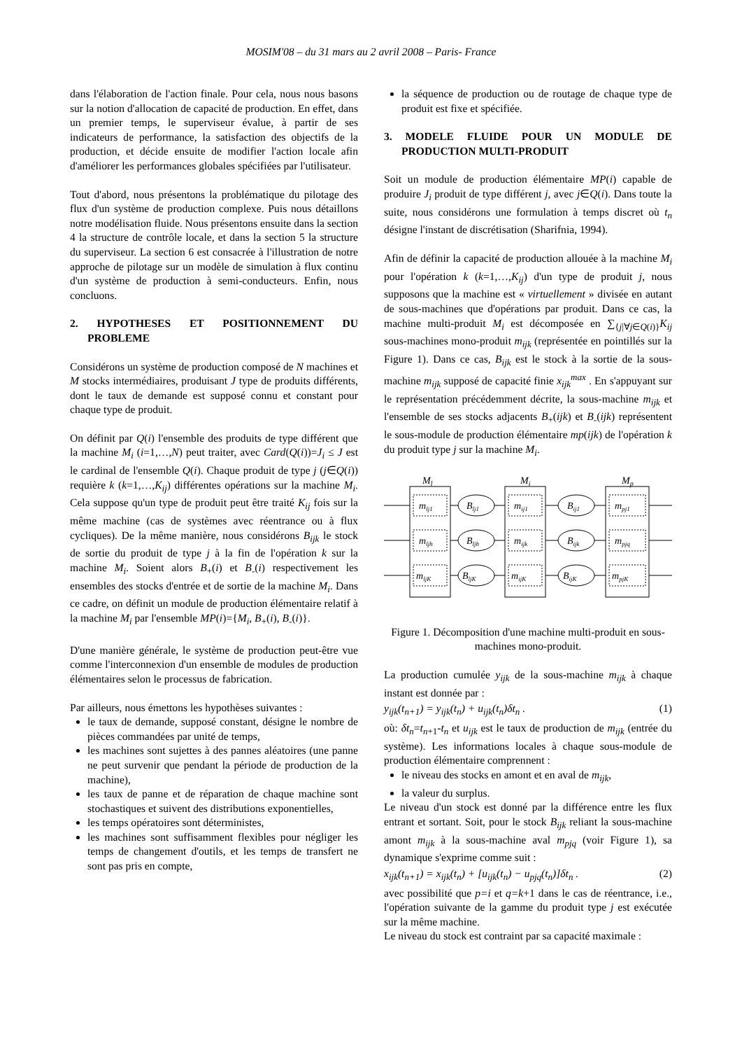MOSIM'08 – du 31 mars au 2 avril 2008 – Paris- France
dans l'élaboration de l'action finale. Pour cela, nous nous basons sur la notion d'allocation de capacité de production. En effet, dans un premier temps, le superviseur évalue, à partir de ses indicateurs de performance, la satisfaction des objectifs de la production, et décide ensuite de modifier l'action locale afin d'améliorer les performances globales spécifiées par l'utilisateur.
Tout d'abord, nous présentons la problématique du pilotage des flux d'un système de production complexe. Puis nous détaillons notre modélisation fluide. Nous présentons ensuite dans la section 4 la structure de contrôle locale, et dans la section 5 la structure du superviseur. La section 6 est consacrée à l'illustration de notre approche de pilotage sur un modèle de simulation à flux continu d'un système de production à semi-conducteurs. Enfin, nous concluons.
2. HYPOTHESES ET POSITIONNEMENT DU PROBLEME
Considérons un système de production composé de N machines et M stocks intermédiaires, produisant J type de produits différents, dont le taux de demande est supposé connu et constant pour chaque type de produit.
On définit par Q(i) l'ensemble des produits de type différent que la machine M<sub>i</sub> (i=1,…,N) peut traiter, avec Card(Q(i))=J<sub>i</sub> ≤ J est le cardinal de l'ensemble Q(i). Chaque produit de type j (j∈Q(i)) requière k (k=1,…,K<sub>ij</sub>) différentes opérations sur la machine M<sub>i</sub>. Cela suppose qu'un type de produit peut être traité K<sub>ij</sub> fois sur la même machine (cas de systèmes avec réentrance ou à flux cycliques). De la même manière, nous considérons B<sub>ijk</sub> le stock de sortie du produit de type j à la fin de l'opération k sur la machine M<sub>i</sub>. Soient alors B<sub>+</sub>(i) et B<sub>-</sub>(i) respectivement les ensembles des stocks d'entrée et de sortie de la machine M<sub>i</sub>. Dans ce cadre, on définit un module de production élémentaire relatif à la machine M<sub>i</sub> par l'ensemble MP(i)={M<sub>i</sub>, B<sub>+</sub>(i), B<sub>-</sub>(i)}.
D'une manière générale, le système de production peut-être vue comme l'interconnexion d'un ensemble de modules de production élémentaires selon le processus de fabrication.
Par ailleurs, nous émettons les hypothèses suivantes :
le taux de demande, supposé constant, désigne le nombre de pièces commandées par unité de temps,
les machines sont sujettes à des pannes aléatoires (une panne ne peut survenir que pendant la période de production de la machine),
les taux de panne et de réparation de chaque machine sont stochastiques et suivent des distributions exponentielles,
les temps opératoires sont déterministes,
les machines sont suffisamment flexibles pour négliger les temps de changement d'outils, et les temps de transfert ne sont pas pris en compte,
la séquence de production ou de routage de chaque type de produit est fixe et spécifiée.
3. MODELE FLUIDE POUR UN MODULE DE PRODUCTION MULTI-PRODUIT
Soit un module de production élémentaire MP(i) capable de produire J<sub>i</sub> produit de type différent j, avec j∈Q(i). Dans toute la suite, nous considérons une formulation à temps discret où t<sub>n</sub> désigne l'instant de discrétisation (Sharifnia, 1994).
Afin de définir la capacité de production allouée à la machine M<sub>i</sub> pour l'opération k (k=1,…,K<sub>ij</sub>) d'un type de produit j, nous supposons que la machine est « virtuellement » divisée en autant de sous-machines que d'opérations par produit. Dans ce cas, la machine multi-produit M<sub>i</sub> est décomposée en ∑<sub>{j|∀j∈Q(i)}</sub>K<sub>ij</sub> sous-machines mono-produit m<sub>ijk</sub> (représentée en pointillés sur la Figure 1). Dans ce cas, B<sub>ijk</sub> est le stock à la sortie de la sous-machine m<sub>ijk</sub> supposé de capacité finie x<sub>ijk</sub><sup>max</sup> . En s'appuyant sur le représentation précédemment décrite, la sous-machine m<sub>ijk</sub> et l'ensemble de ses stocks adjacents B<sub>+</sub>(ijk) et B<sub>-</sub>(ijk) représentent le sous-module de production élémentaire mp(ijk) de l'opération k du produit type j sur la machine M<sub>i</sub>.
Ml
Mi
Mp
mlj1
mljh
mljK
Blj1
Bljh
BljK
mij1
mijk
mijK
Bij1
Bijk
BijK
mpj1
mpjq
mpjK
Figure 1. Décomposition d'une machine multi-produit en sous-machines mono-produit.
La production cumulée y<sub>ijk</sub> de la sous-machine m<sub>ijk</sub> à chaque instant est donnée par :
y<sub>ijk</sub>(t<sub>n+1</sub>) = y<sub>ijk</sub>(t<sub>n</sub>) + u<sub>ijk</sub>(t<sub>n</sub>)δt<sub>n</sub> . (1)
où: δt<sub>n</sub>=t<sub>n</sub><sub>+1</sub>-t<sub>n</sub> et u<sub>ijk</sub> est le taux de production de m<sub>ijk</sub> (entrée du système). Les informations locales à chaque sous-module de production élémentaire comprennent :
le niveau des stocks en amont et en aval de m<sub>ijk</sub>,
la valeur du surplus.
Le niveau d'un stock est donné par la différence entre les flux entrant et sortant. Soit, pour le stock B<sub>ijk</sub> reliant la sous-machine amont m<sub>ijk</sub> à la sous-machine aval m<sub>pjq</sub> (voir Figure 1), sa dynamique s'exprime comme suit :
x<sub>ijk</sub>(t<sub>n+1</sub>) = x<sub>ijk</sub>(t<sub>n</sub>) + [u<sub>ijk</sub>(t<sub>n</sub>) − u<sub>pjq</sub>(t<sub>n</sub>)]δt<sub>n</sub> . (2)
avec possibilité que p=i et q=k+1 dans le cas de réentrance, i.e., l'opération suivante de la gamme du produit type j est exécutée sur la même machine.
Le niveau du stock est contraint par sa capacité maximale :